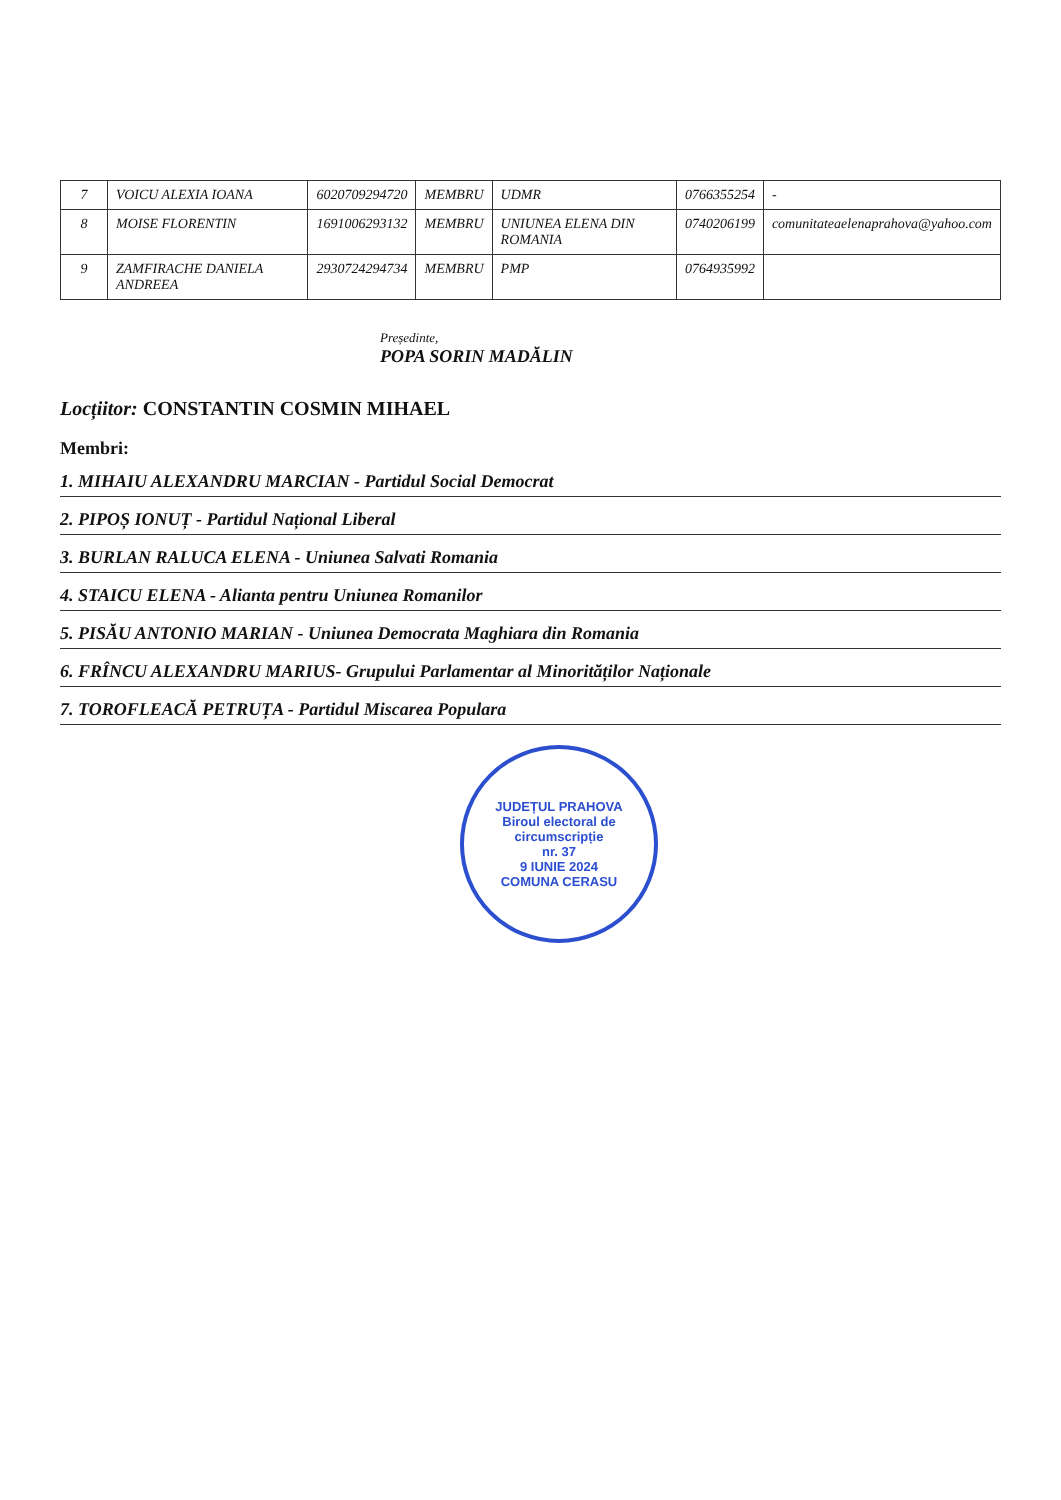| 7 | VOICU ALEXIA IOANA | 6020709294720 | MEMBRU | UDMR | 0766355254 | - |
| 8 | MOISE FLORENTIN | 1691006293132 | MEMBRU | UNIUNEA ELENA DIN ROMANIA | 0740206199 | comunitateaelenaprahova@yahoo.com |
| 9 | ZAMFIRACHE DANIELA ANDREEA | 2930724294734 | MEMBRU | PMP | 0764935992 | |
Președinte,
POPA SORIN MADĂLIN
Locțiitor: CONSTANTIN COSMIN MIHAEL
Membri:
1. MIHAIU ALEXANDRU MARCIAN - Partidul Social Democrat
2. PIPOȘ IONUȚ - Partidul Național Liberal
3. BURLAN RALUCA ELENA - Uniunea Salvati Romania
4. STAICU ELENA - Alianta pentru Uniunea Romanilor
5. PISĂU ANTONIO MARIAN - Uniunea Democrata Maghiara din Romania
6. FRÎNCU ALEXANDRU MARIUS- Grupului Parlamentar al Minorităților Naționale
7. TOROFLEACĂ PETRUȚA - Partidul Miscarea Populara
JUDEȚUL PRAHOVA
Biroul electoral de circumscripție
nr. 37
9 IUNIE 2024
COMUNA CERASU